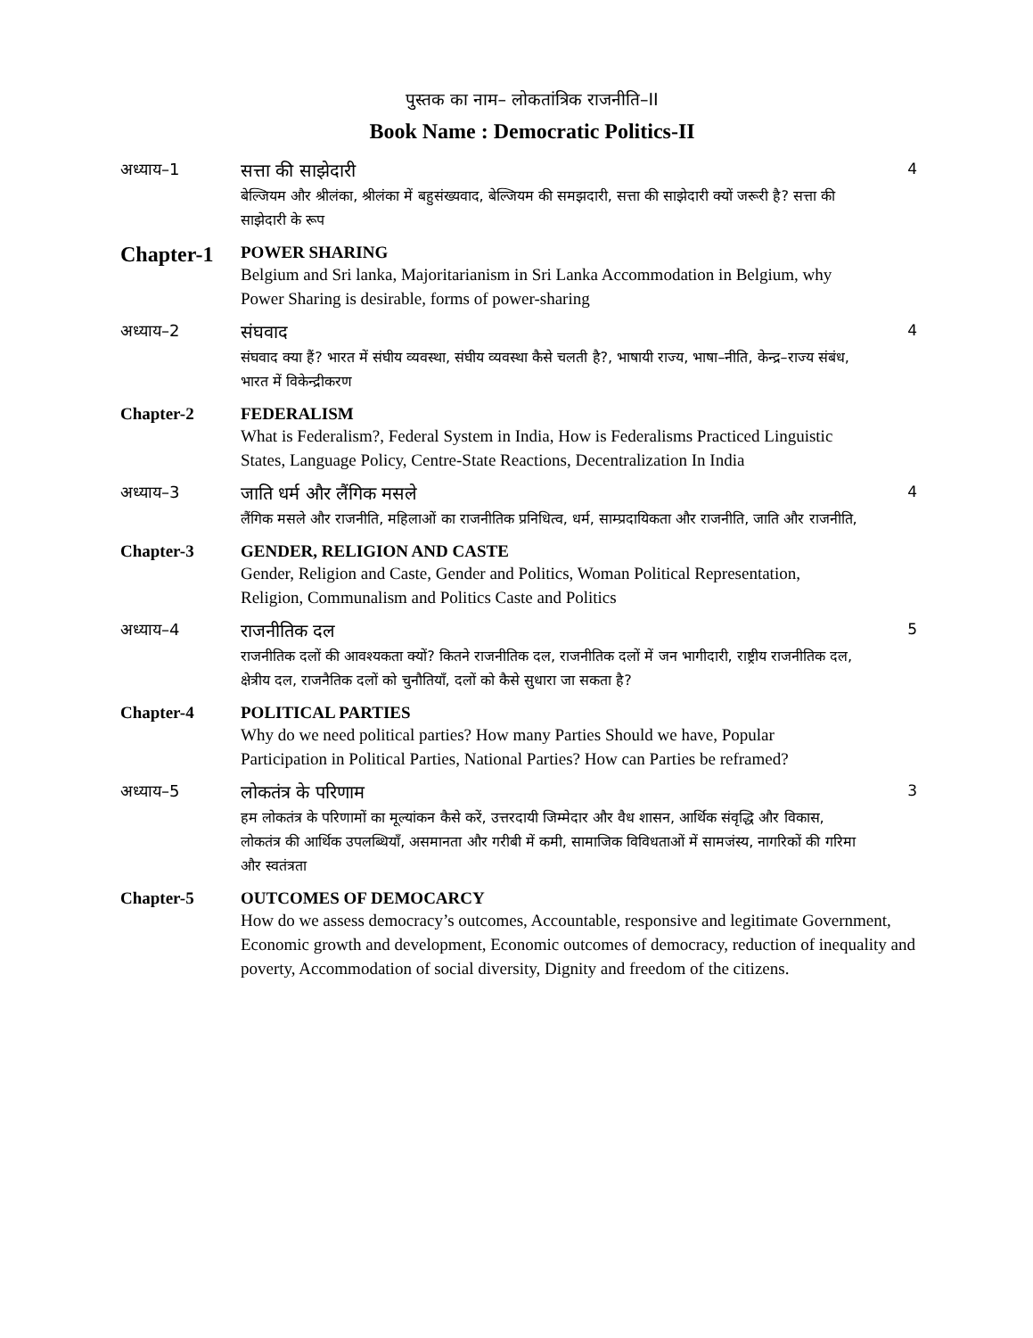पुस्तक का नाम– लोकतांत्रिक राजनीति–II
Book Name : Democratic Politics-II
अध्याय–1 सत्ता की साझेदारी
बेल्जियम और श्रीलंका, श्रीलंका में बहुसंख्यवाद, बेल्जियम की समझदारी, सत्ता की साझेदारी क्यों जरूरी है? सत्ता की साझेदारी के रूप
4
Chapter-1
POWER SHARING
Belgium and Sri lanka, Majoritarianism in Sri Lanka Accommodation in Belgium, why Power Sharing is desirable, forms of power-sharing
अध्याय–2 संघवाद
संघवाद क्या हैं? भारत में संघीय व्यवस्था, संघीय व्यवस्था कैसे चलती है?, भाषायी राज्य, भाषा–नीति, केन्द्र–राज्य संबंध, भारत में विकेन्द्रीकरण
4
Chapter-2 FEDERALISM
What is Federalism?, Federal System in India, How is Federalisms Practiced Linguistic States, Language Policy, Centre-State Reactions, Decentralization In India
अध्याय–3 जाति धर्म और लैंगिक मसले
लैंगिक मसले और राजनीति, महिलाओं का राजनीतिक प्रनिधित्व, धर्म, साम्प्रदायिकता और राजनीति, जाति और राजनीति,
4
Chapter-3 GENDER, RELIGION AND CASTE
Gender, Religion and Caste, Gender and Politics, Woman Political Representation, Religion, Communalism and Politics Caste and Politics
अध्याय–4 राजनीतिक दल
राजनीतिक दलों की आवश्यकता क्यों? कितने राजनीतिक दल, राजनीतिक दलों में जन भागीदारी, राष्ट्रीय राजनीतिक दल, क्षेत्रीय दल, राजनैतिक दलों को चुनौतियाँ, दलों को कैसे सुधारा जा सकता है?
5
Chapter-4 POLITICAL PARTIES
Why do we need political parties? How many Parties Should we have, Popular Participation in Political Parties, National Parties? How can Parties be reframed?
अध्याय–5 लोकतंत्र के परिणाम
हम लोकतंत्र के परिणामों का मूल्यांकन कैसे करें, उत्तरदायी जिम्मेदार और वैध शासन, आर्थिक संवृद्धि और विकास, लोकतंत्र की आर्थिक उपलब्धियाँ, असमानता और गरीबी में कमी, सामाजिक विविधताओं में सामजंस्य, नागरिकों की गरिमा और स्वतंत्रता
3
Chapter-5 OUTCOMES OF DEMOCARCY
How do we assess democracy’s outcomes, Accountable, responsive and legitimate Government, Economic growth and development, Economic outcomes of democracy, reduction of inequality and poverty, Accommodation of social diversity, Dignity and freedom of the citizens.